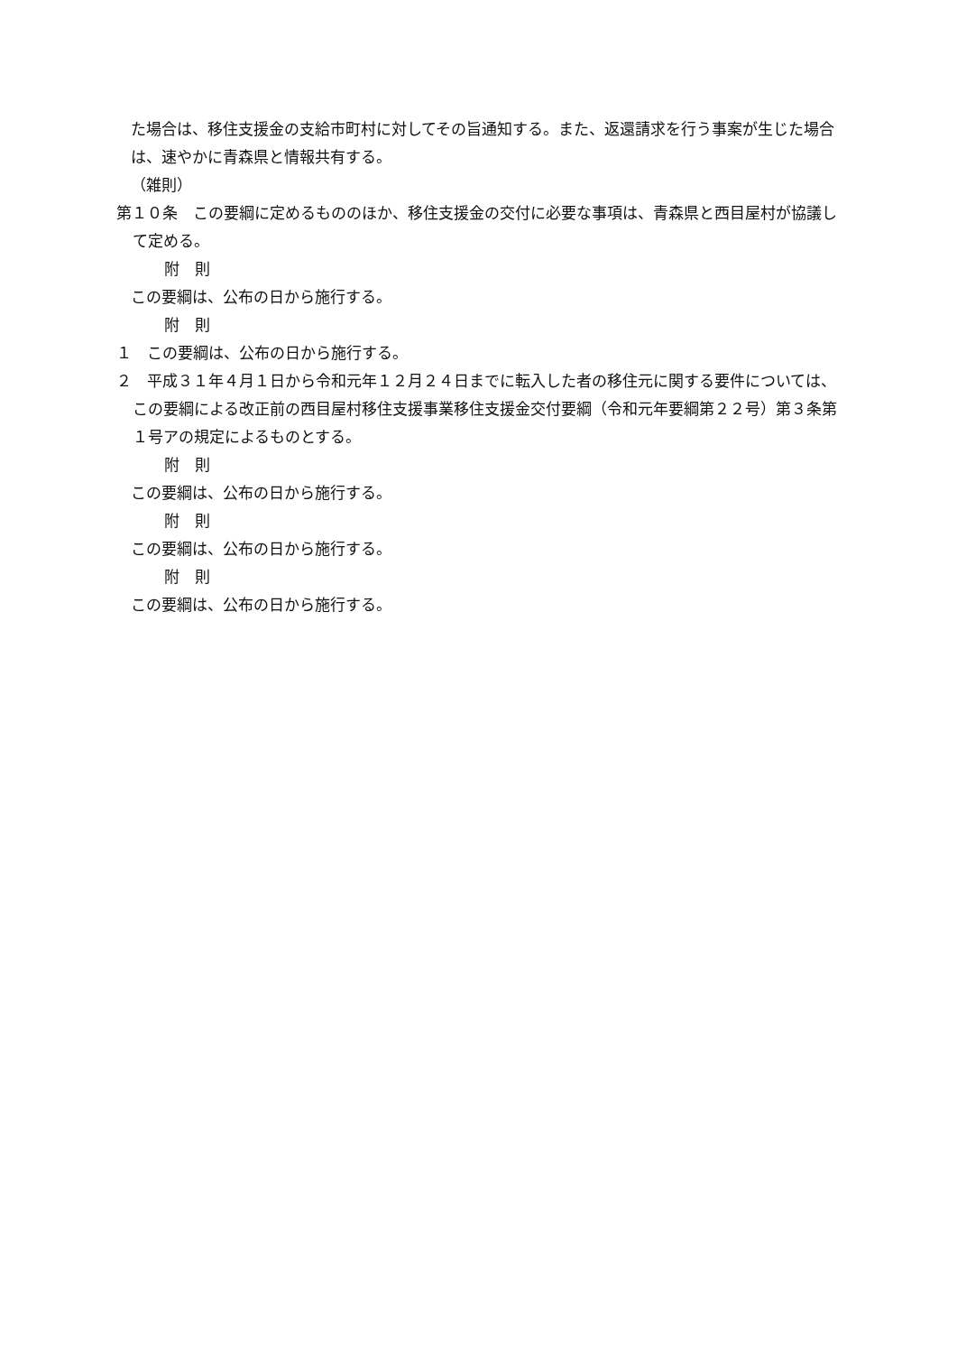た場合は、移住支援金の支給市町村に対してその旨通知する。また、返還請求を行う事案が生じた場合は、速やかに青森県と情報共有する。
（雑則）
第１０条　この要綱に定めるもののほか、移住支援金の交付に必要な事項は、青森県と西目屋村が協議して定める。
附　則
この要綱は、公布の日から施行する。
附　則
１　この要綱は、公布の日から施行する。
２　平成３１年４月１日から令和元年１２月２４日までに転入した者の移住元に関する要件については、この要綱による改正前の西目屋村移住支援事業移住支援金交付要綱（令和元年要綱第２２号）第３条第１号アの規定によるものとする。
附　則
この要綱は、公布の日から施行する。
附　則
この要綱は、公布の日から施行する。
附　則
この要綱は、公布の日から施行する。